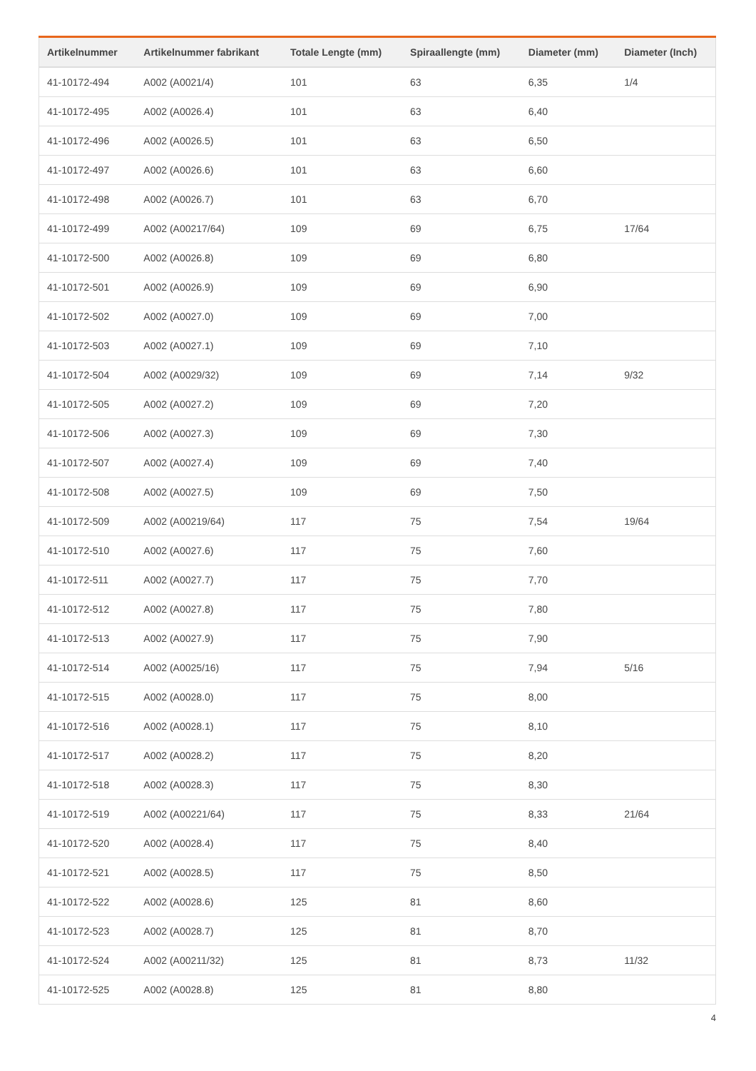| Artikelnummer | Artikelnummer fabrikant | Totale Lengte (mm) | Spiraallengte (mm) | Diameter (mm) | Diameter (Inch) |
| --- | --- | --- | --- | --- | --- |
| 41-10172-494 | A002 (A0021/4) | 101 | 63 | 6,35 | 1/4 |
| 41-10172-495 | A002 (A0026.4) | 101 | 63 | 6,40 | |
| 41-10172-496 | A002 (A0026.5) | 101 | 63 | 6,50 | |
| 41-10172-497 | A002 (A0026.6) | 101 | 63 | 6,60 | |
| 41-10172-498 | A002 (A0026.7) | 101 | 63 | 6,70 | |
| 41-10172-499 | A002 (A00217/64) | 109 | 69 | 6,75 | 17/64 |
| 41-10172-500 | A002 (A0026.8) | 109 | 69 | 6,80 | |
| 41-10172-501 | A002 (A0026.9) | 109 | 69 | 6,90 | |
| 41-10172-502 | A002 (A0027.0) | 109 | 69 | 7,00 | |
| 41-10172-503 | A002 (A0027.1) | 109 | 69 | 7,10 | |
| 41-10172-504 | A002 (A0029/32) | 109 | 69 | 7,14 | 9/32 |
| 41-10172-505 | A002 (A0027.2) | 109 | 69 | 7,20 | |
| 41-10172-506 | A002 (A0027.3) | 109 | 69 | 7,30 | |
| 41-10172-507 | A002 (A0027.4) | 109 | 69 | 7,40 | |
| 41-10172-508 | A002 (A0027.5) | 109 | 69 | 7,50 | |
| 41-10172-509 | A002 (A00219/64) | 117 | 75 | 7,54 | 19/64 |
| 41-10172-510 | A002 (A0027.6) | 117 | 75 | 7,60 | |
| 41-10172-511 | A002 (A0027.7) | 117 | 75 | 7,70 | |
| 41-10172-512 | A002 (A0027.8) | 117 | 75 | 7,80 | |
| 41-10172-513 | A002 (A0027.9) | 117 | 75 | 7,90 | |
| 41-10172-514 | A002 (A0025/16) | 117 | 75 | 7,94 | 5/16 |
| 41-10172-515 | A002 (A0028.0) | 117 | 75 | 8,00 | |
| 41-10172-516 | A002 (A0028.1) | 117 | 75 | 8,10 | |
| 41-10172-517 | A002 (A0028.2) | 117 | 75 | 8,20 | |
| 41-10172-518 | A002 (A0028.3) | 117 | 75 | 8,30 | |
| 41-10172-519 | A002 (A00221/64) | 117 | 75 | 8,33 | 21/64 |
| 41-10172-520 | A002 (A0028.4) | 117 | 75 | 8,40 | |
| 41-10172-521 | A002 (A0028.5) | 117 | 75 | 8,50 | |
| 41-10172-522 | A002 (A0028.6) | 125 | 81 | 8,60 | |
| 41-10172-523 | A002 (A0028.7) | 125 | 81 | 8,70 | |
| 41-10172-524 | A002 (A00211/32) | 125 | 81 | 8,73 | 11/32 |
| 41-10172-525 | A002 (A0028.8) | 125 | 81 | 8,80 | |
4